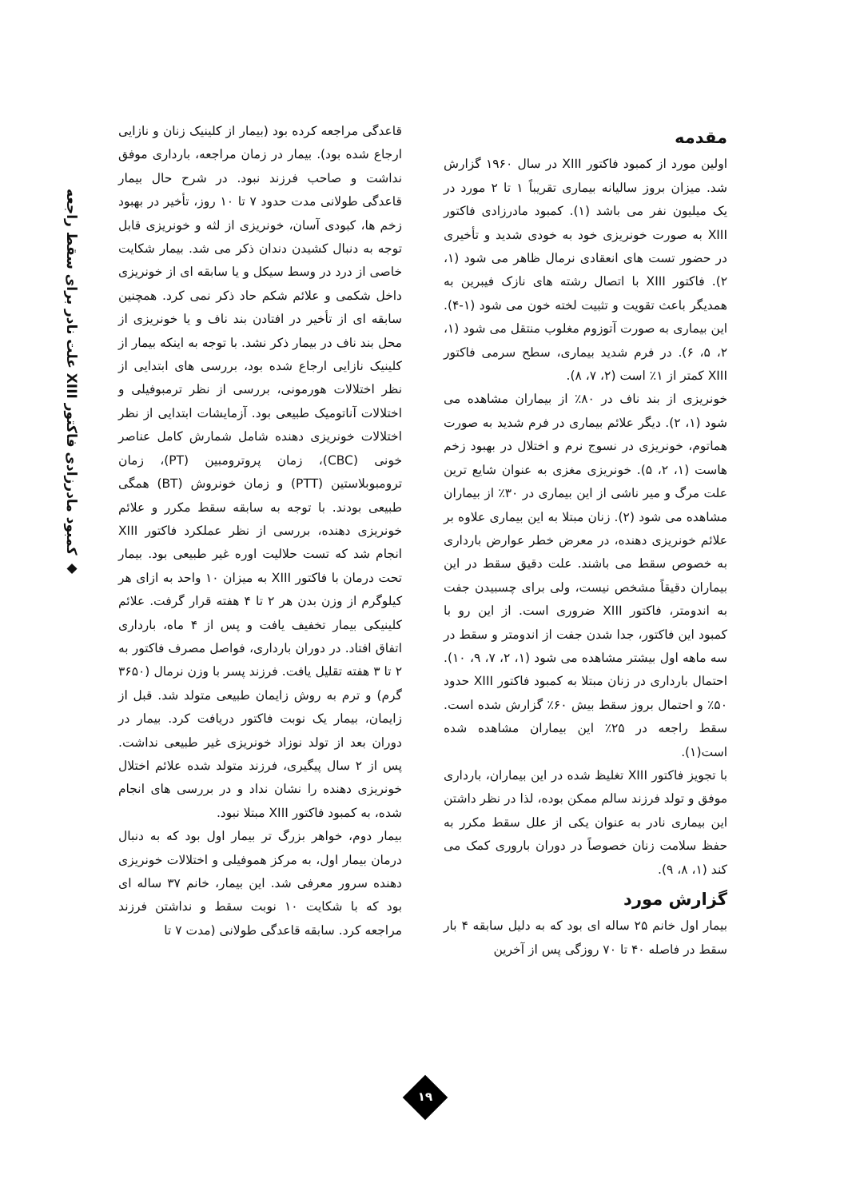◆ کمبود مادرزادی فاکتور XIII علت نادر برای سقط راجعه
مقدمه
اولین مورد از کمبود فاکتور XIII در سال ۱۹۶۰ گزارش شد. میزان بروز سالیانه بیماری تقریباً ۱ تا ۲ مورد در یک میلیون نفر می باشد (۱). کمبود مادرزادی فاکتور XIII به صورت خونریزی خود به خودی شدید و تأخیری در حضور تست های انعقادی نرمال ظاهر می شود (۱، ۲). فاکتور XIII با اتصال رشته های نازک فیبرین به همدیگر باعث تقویت و تثبیت لخته خون می شود (۱-۴). این بیماری به صورت آتوزوم مغلوب منتقل می شود (۱، ۲، ۵، ۶). در فرم شدید بیماری، سطح سرمی فاکتور XIII کمتر از ۱٪ است (۲، ۷، ۸).
خونریزی از بند ناف در ۸۰٪ از بیماران مشاهده می شود (۱، ۲). دیگر علائم بیماری در فرم شدید به صورت هماتوم، خونریزی در نسوج نرم و اختلال در بهبود زخم هاست (۱، ۲، ۵). خونریزی مغزی به عنوان شایع ترین علت مرگ و میر ناشی از این بیماری در ۳۰٪ از بیماران مشاهده می شود (۲). زنان مبتلا به این بیماری علاوه بر علائم خونریزی دهنده، در معرض خطر عوارض بارداری به خصوص سقط می باشند. علت دقیق سقط در این بیماران دقیقاً مشخص نیست، ولی برای چسبیدن جفت به اندومتر، فاکتور XIII ضروری است. از این رو با کمبود این فاکتور، جدا شدن جفت از اندومتر و سقط در سه ماهه اول بیشتر مشاهده می شود (۱، ۲، ۷، ۹، ۱۰). احتمال بارداری در زنان مبتلا به کمبود فاکتور XIII حدود ۵۰٪ و احتمال بروز سقط بیش ۶۰٪ گزارش شده است. سقط راجعه در ۲۵٪ این بیماران مشاهده شده است(۱).
با تجویز فاکتور XIII تغلیظ شده در این بیماران، بارداری موفق و تولد فرزند سالم ممکن بوده، لذا در نظر داشتن این بیماری نادر به عنوان یکی از علل سقط مکرر به حفظ سلامت زنان خصوصاً در دوران باروری کمک می کند (۱، ۸، ۹).
گزارش مورد
بیمار اول خانم ۲۵ ساله ای بود که به دلیل سابقه ۴ بار سقط در فاصله ۴۰ تا ۷۰ روزگی پس از آخرین
قاعدگی مراجعه کرده بود (بیمار از کلینیک زنان و نازایی ارجاع شده بود). بیمار در زمان مراجعه، بارداری موفق نداشت و صاحب فرزند نبود. در شرح حال بیمار قاعدگی طولانی مدت حدود ۷ تا ۱۰ روز، تأخیر در بهبود زخم ها، کبودی آسان، خونریزی از لثه و خونریزی قابل توجه به دنبال کشیدن دندان ذکر می شد. بیمار شکایت خاصی از درد در وسط سیکل و یا سابقه ای از خونریزی داخل شکمی و علائم شکم حاد ذکر نمی کرد. همچنین سابقه ای از تأخیر در افتادن بند ناف و یا خونریزی از محل بند ناف در بیمار ذکر نشد. با توجه به اینکه بیمار از کلینیک نازایی ارجاع شده بود، بررسی های ابتدایی از نظر اختلالات هورمونی، بررسی از نظر ترمبوفیلی و اختلالات آناتومیک طبیعی بود. آزمایشات ابتدایی از نظر اختلالات خونریزی دهنده شامل شمارش کامل عناصر خونی (CBC)، زمان پروترومبین (PT)، زمان ترومبوبلاستین (PTT) و زمان خونروش (BT) همگی طبیعی بودند. با توجه به سابقه سقط مکرر و علائم خونریزی دهنده، بررسی از نظر عملکرد فاکتور XIII انجام شد که تست حلالیت اوره غیر طبیعی بود. بیمار تحت درمان با فاکتور XIII به میزان ۱۰ واحد به ازای هر کیلوگرم از وزن بدن هر ۲ تا ۴ هفته قرار گرفت. علائم کلینیکی بیمار تخفیف یافت و پس از ۴ ماه، بارداری اتفاق افتاد. در دوران بارداری، فواصل مصرف فاکتور به ۲ تا ۳ هفته تقلیل یافت. فرزند پسر با وزن نرمال (۳۶۵۰ گرم) و ترم به روش زایمان طبیعی متولد شد. قبل از زایمان، بیمار یک نوبت فاکتور دریافت کرد. بیمار در دوران بعد از تولد نوزاد خونریزی غیر طبیعی نداشت. پس از ۲ سال پیگیری، فرزند متولد شده علائم اختلال خونریزی دهنده را نشان نداد و در بررسی های انجام شده، به کمبود فاکتور XIII مبتلا نبود.
بیمار دوم، خواهر بزرگ تر بیمار اول بود که به دنبال درمان بیمار اول، به مرکز هموفیلی و اختلالات خونریزی دهنده سرور معرفی شد. این بیمار، خانم ۳۷ ساله ای بود که با شکایت ۱۰ نوبت سقط و نداشتن فرزند مراجعه کرد. سابقه قاعدگی طولانی (مدت ۷ تا
۱۹